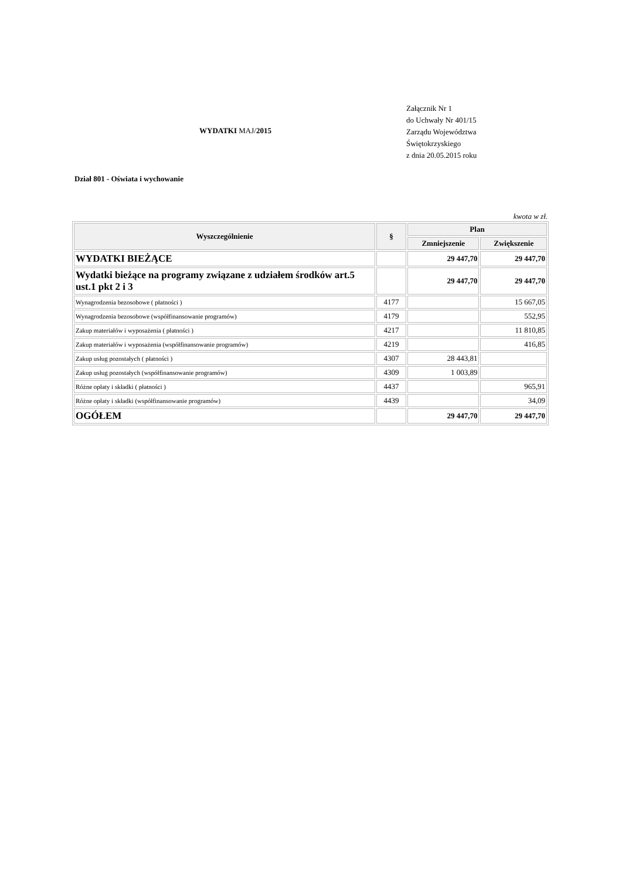WYDATKI MAJ/2015
Załącznik Nr 1
do Uchwały Nr 401/15
Zarządu Województwa
Świętokrzyskiego
z dnia 20.05.2015 roku
Dział 801 - Oświata i wychowanie
kwota w zł.
| Wyszczególnienie | § | Plan | |
| --- | --- | --- | --- |
| | | Zmniejszenie | Zwiększenie |
| WYDATKI BIEŻĄCE | | 29 447,70 | 29 447,70 |
| Wydatki bieżące na programy związane z udziałem środków art.5 ust.1 pkt 2 i 3 | | 29 447,70 | 29 447,70 |
| Wynagrodzenia bezosobowe ( płatności ) | 4177 | | 15 667,05 |
| Wynagrodzenia bezosobowe (współfinansowanie programów) | 4179 | | 552,95 |
| Zakup materiałów i wyposażenia ( płatności ) | 4217 | | 11 810,85 |
| Zakup materiałów i wyposażenia (współfinansowanie programów) | 4219 | | 416,85 |
| Zakup usług pozostałych ( płatności ) | 4307 | 28 443,81 | |
| Zakup usług pozostałych (współfinansowanie programów) | 4309 | 1 003,89 | |
| Różne opłaty i składki ( płatności ) | 4437 | | 965,91 |
| Różne opłaty i składki (współfinansowanie programów) | 4439 | | 34,09 |
| OGÓŁEM | | 29 447,70 | 29 447,70 |